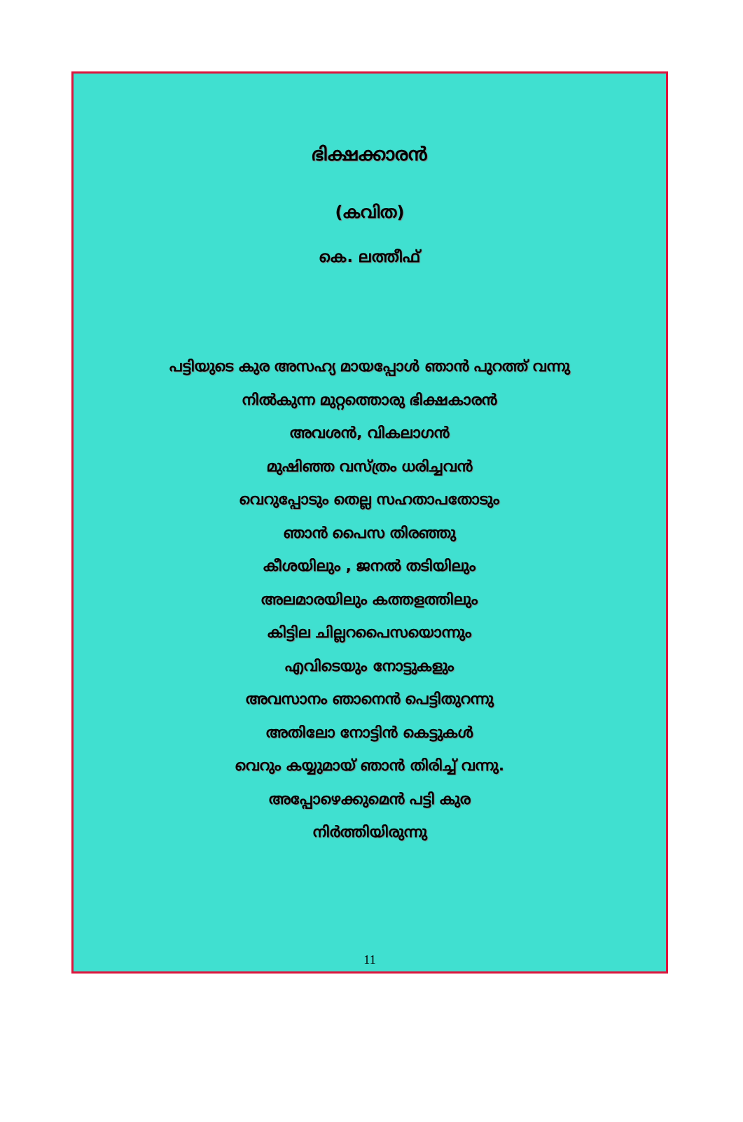ഭിക്ഷക്കാരൻ
(കവിത)
കെ. ലത്തീഫ്
പട്ടിയുടെ കുര അസഹ്യ മായപ്പോൾ ഞാൻ പുറത്ത് വന്നു
നിൽകുന്ന മുറ്റത്തൊരു ഭിക്ഷകാരൻ
അവശൻ, വികലാഗൻ
മുഷിഞ്ഞ വസ്ത്രം ധരിച്ചവൻ
വെറുപ്പോടും തെല്ല സഹതാപതോടും
ഞാൻ പൈസ തിരഞ്ഞു
കീശയിലും , ജനൽ തടിയിലും
അലമാരയിലും കത്തളത്തിലും
കിട്ടില ചില്ലറപൈസയൊന്നും
എവിടെയും നോട്ടുകളും
അവസാനം ഞാനെൻ പെട്ടിതുറന്നു
അതിലോ നോട്ടിൻ കെട്ടുകൾ
വെറും കയ്യുമായ് ഞാൻ തിരിച്ച് വന്നു.
അപ്പോഴെക്കുമെൻ പട്ടി കുര
നിർത്തിയിരുന്നു
11